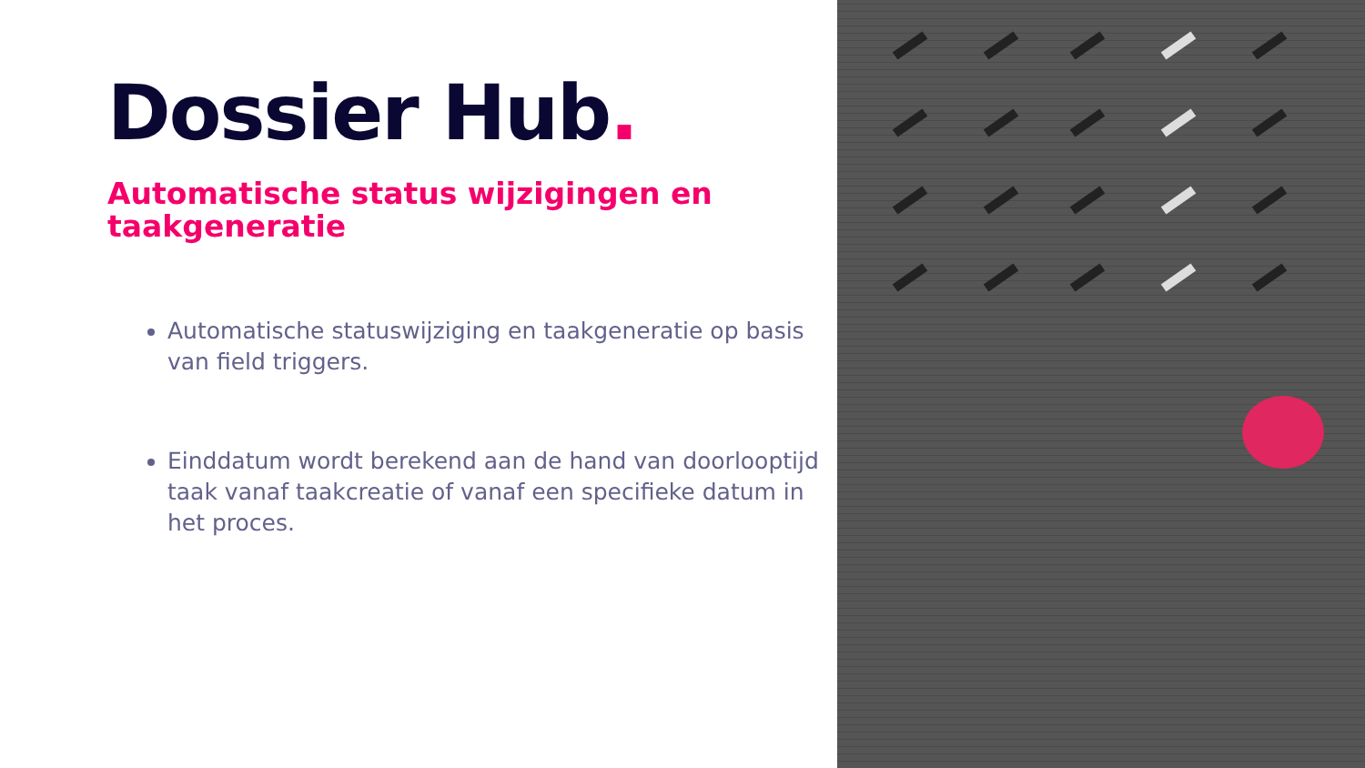Dossier Hub.
Automatische status wijzigingen en taakgeneratie
Automatische statuswijziging en taakgeneratie op basis van field triggers.
Einddatum wordt berekend aan de hand van doorlooptijd taak vanaf taakcreatie of vanaf een specifieke datum in het proces.